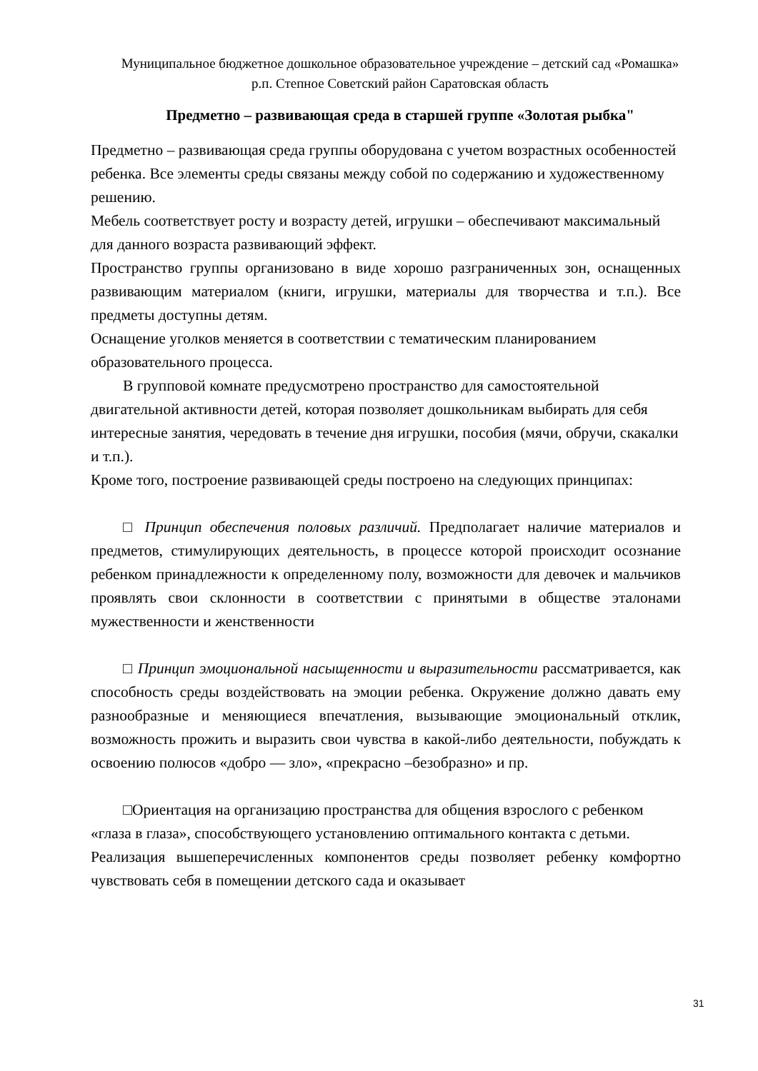Муниципальное бюджетное дошкольное образовательное учреждение – детский сад «Ромашка» р.п. Степное Советский район Саратовская область
Предметно – развивающая среда в старшей группе «Золотая рыбка"
Предметно – развивающая среда группы оборудована с учетом возрастных особенностей ребенка. Все элементы среды связаны между собой по содержанию и художественному решению.
Мебель соответствует росту и возрасту детей, игрушки – обеспечивают максимальный для данного возраста развивающий эффект.
Пространство группы организовано в виде хорошо разграниченных зон, оснащенных развивающим материалом (книги, игрушки, материалы для творчества и т.п.). Все предметы доступны детям.
Оснащение уголков меняется в соответствии с тематическим планированием образовательного процесса.
В групповой комнате предусмотрено пространство для самостоятельной двигательной активности детей, которая позволяет дошкольникам выбирать для себя интересные занятия, чередовать в течение дня игрушки, пособия (мячи, обручи, скакалки и т.п.).
Кроме того, построение развивающей среды построено на следующих принципах:
□ Принцип обеспечения половых различий. Предполагает наличие материалов и предметов, стимулирующих деятельность, в процессе которой происходит осознание ребенком принадлежности к определенному полу, возможности для девочек и мальчиков проявлять свои склонности в соответствии с принятыми в обществе эталонами мужественности и женственности
□ Принцип эмоциональной насыщенности и выразительности рассматривается, как способность среды воздействовать на эмоции ребенка. Окружение должно давать ему разнообразные и меняющиеся впечатления, вызывающие эмоциональный отклик, возможность прожить и выразить свои чувства в какой-либо деятельности, побуждать к освоению полюсов «добро — зло», «прекрасно –безобразно» и пр.
□Ориентация на организацию пространства для общения взрослого с ребенком «глаза в глаза», способствующего установлению оптимального контакта с детьми.
Реализация вышеперечисленных компонентов среды позволяет ребенку комфортно чувствовать себя в помещении детского сада и оказывает
31